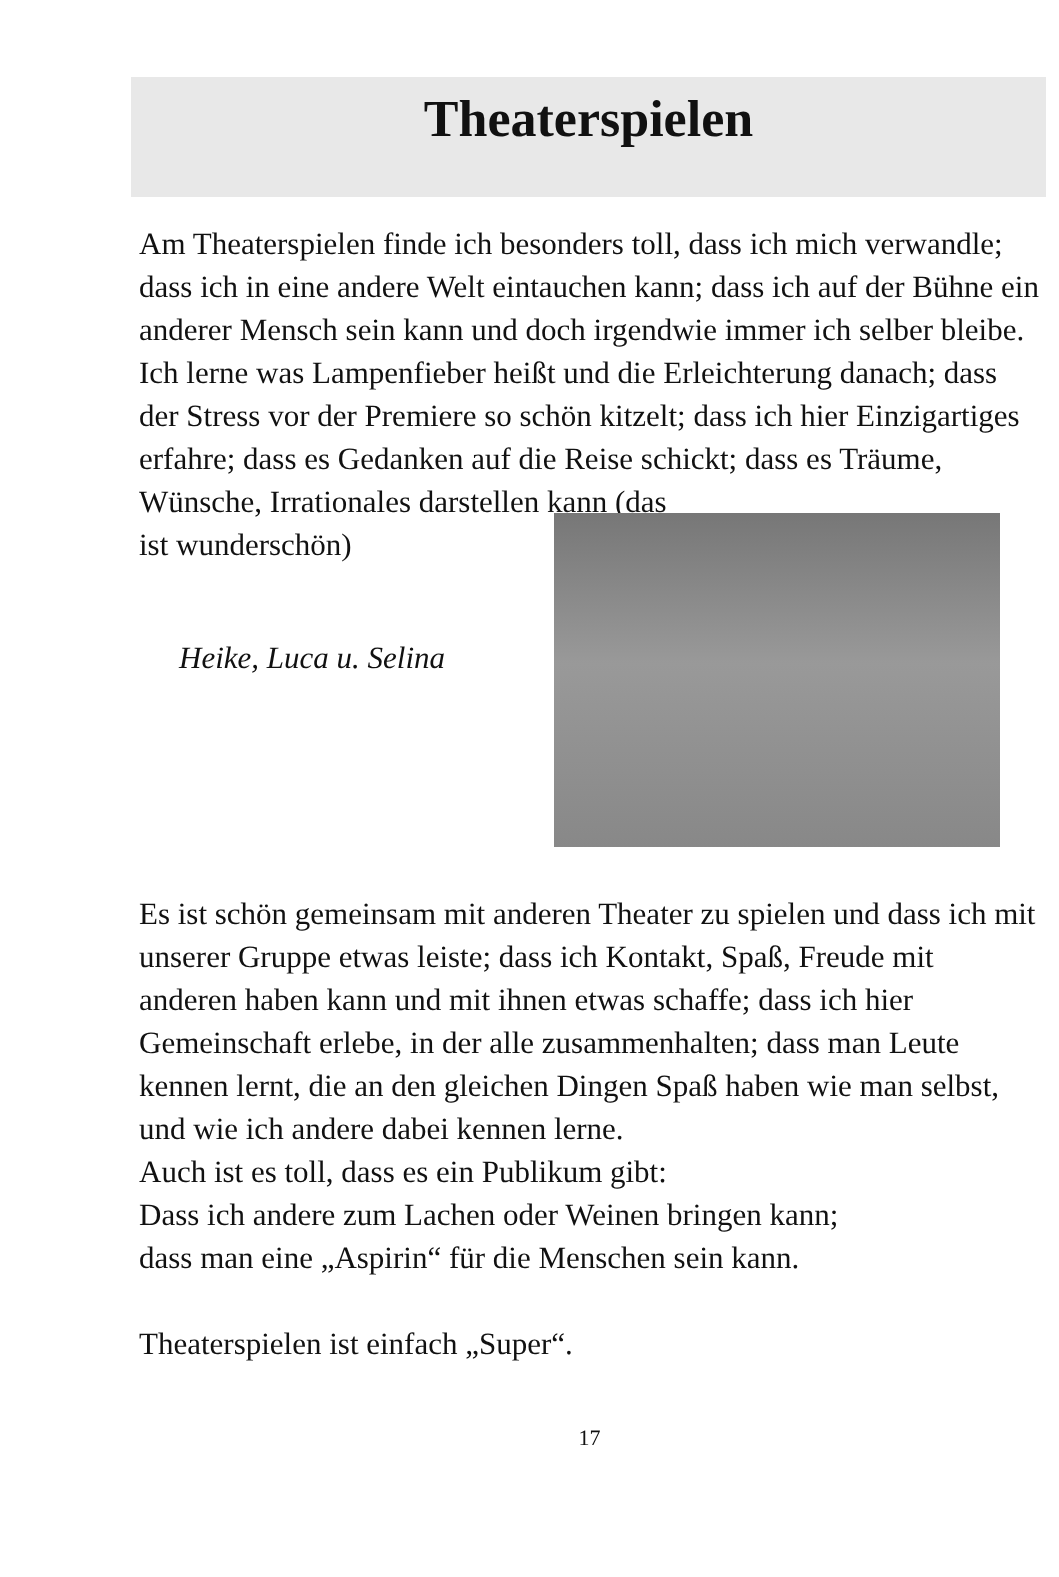Theaterspielen
Am Theaterspielen finde ich besonders toll, dass ich mich verwandle; dass ich in eine andere Welt eintauchen kann; dass ich auf der Bühne ein anderer Mensch sein kann und doch irgendwie immer ich selber bleibe. Ich lerne was Lampenfieber heißt und die Erleichterung danach; dass der Stress vor der Premiere so schön kitzelt; dass ich hier Einzigartiges erfahre; dass es Gedanken auf die Reise schickt; dass es Träume, Wünsche, Irrationales darstellen kann (das
ist wunderschön)
Heike, Luca u. Selina
Es ist schön gemeinsam mit anderen Theater zu spielen und dass ich mit unserer Gruppe etwas leiste; dass ich Kontakt, Spaß, Freude mit anderen haben kann und mit ihnen etwas schaffe; dass ich hier Gemeinschaft erlebe, in der alle zusammenhalten; dass man Leute kennen lernt, die an den gleichen Dingen Spaß haben wie man selbst, und wie ich andere dabei kennen lerne.
Auch ist es toll, dass es ein Publikum gibt:
Dass ich andere zum Lachen oder Weinen bringen kann;
dass man eine „Aspirin“ für die Menschen sein kann.
Theaterspielen ist einfach „Super“.
17